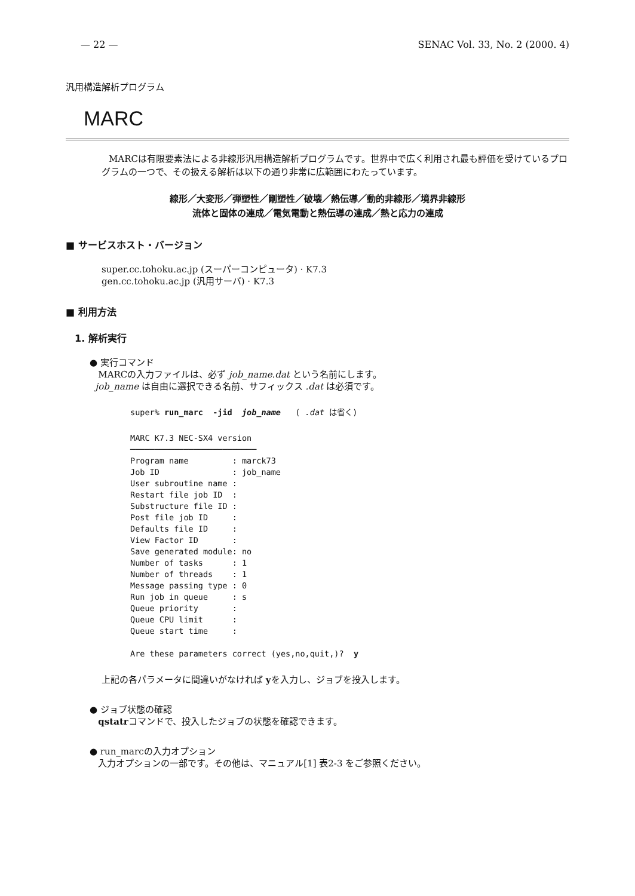— 22 — SENAC Vol. 33, No. 2 (2000. 4)
汎用構造解析プログラム
MARC
MARCは有限要素法による非線形汎用構造解析プログラムです。世界中で広く利用され最も評価を受けているプログラムの一つで、その扱える解析は以下の通り非常に広範囲にわたっています。
線形／大変形／弾塑性／剛塑性／破壊／熱伝導／動的非線形／境界非線形
流体と固体の連成／電気電動と熱伝導の連成／熱と応力の連成
■ サービスホスト・バージョン
super.cc.tohoku.ac.jp (スーパーコンピュータ) · K7.3
gen.cc.tohoku.ac.jp (汎用サーバ) · K7.3
■ 利用方法
1. 解析実行
● 実行コマンド
MARCの入力ファイルは、必ず job_name.dat という名前にします。
job_name は自由に選択できる名前、サフィックス .dat は必須です。
super% run_marc  -jid  job_name   ( .dat は省く)
MARC K7.3 NEC-SX4 version
──────────────────────────
Program name         : marck73
Job ID               : job_name
User subroutine name :
Restart file job ID  :
Substructure file ID :
Post file job ID     :
Defaults file ID     :
View Factor ID       :
Save generated module: no
Number of tasks      : 1
Number of threads    : 1
Message passing type : 0
Run job in queue     : s
Queue priority       :
Queue CPU limit      :
Queue start time     :

Are these parameters correct (yes,no,quit,)?  y
上記の各パラメータに間違いがなければ yを入力し、ジョブを投入します。
● ジョブ状態の確認
qstatrコマンドで、投入したジョブの状態を確認できます。
● run_marcの入力オプション
入力オプションの一部です。その他は、マニュアル[1] 表2-3 をご参照ください。